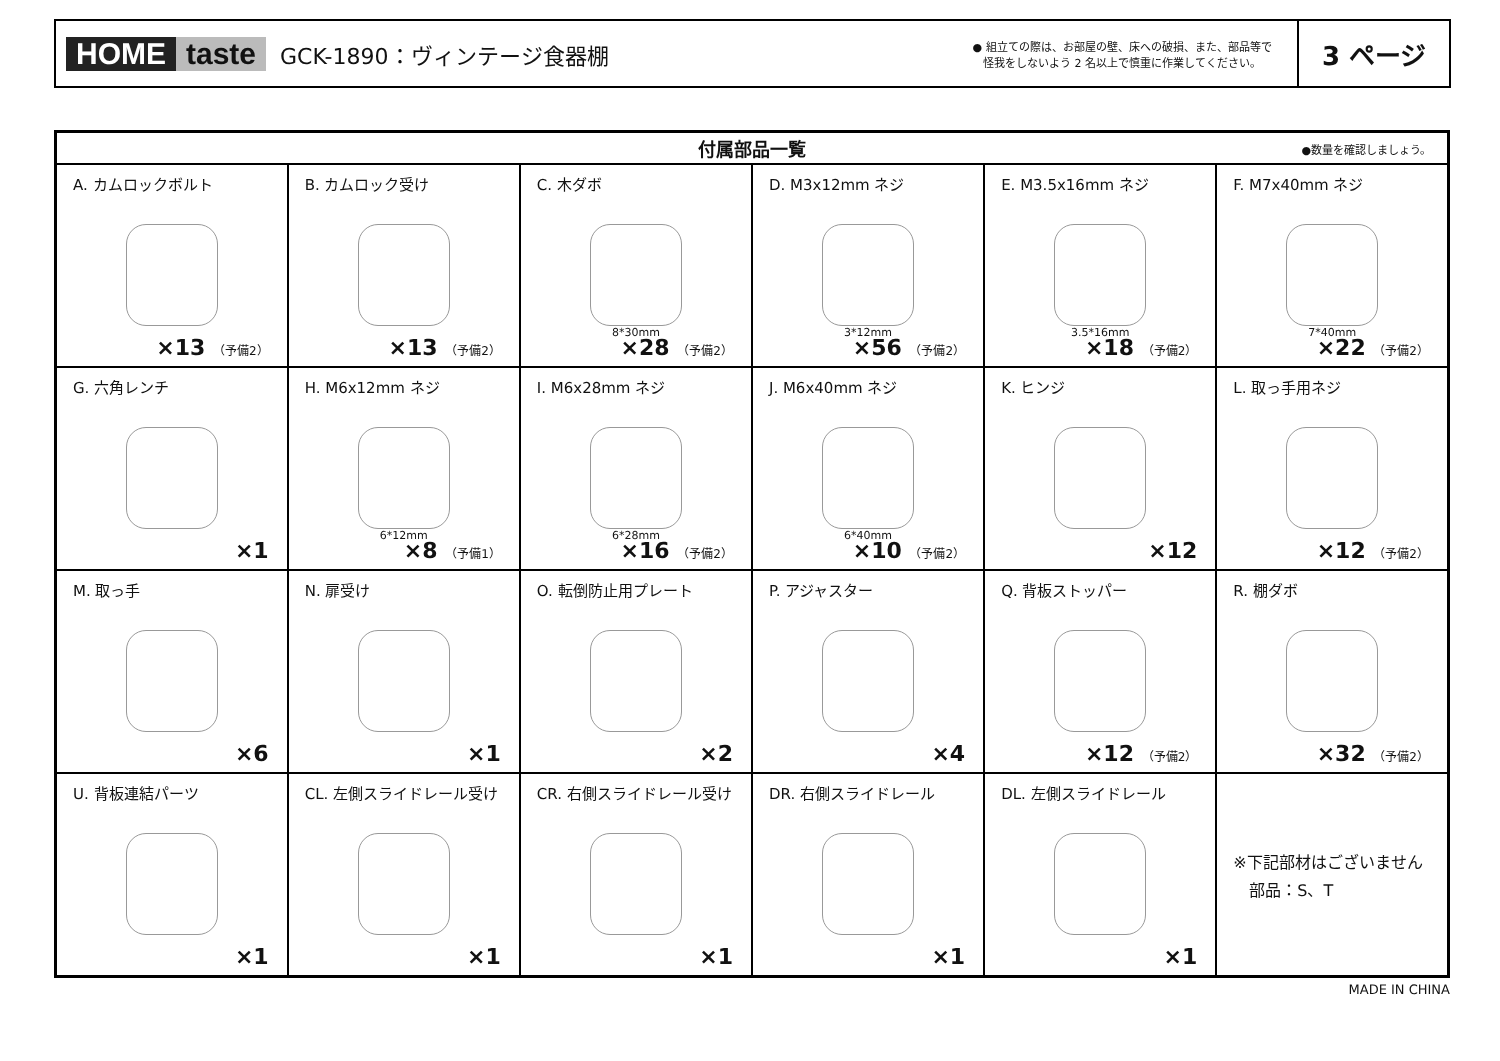HOME taste
GCK-1890：ヴィンテージ食器棚
● 組立ての際は、お部屋の壁、床への破損、また、部品等で
怪我をしないよう 2 名以上で慎重に作業してください。
3 ページ
| 付属部品一覧 ●数量を確認しましょう。 | | | | | |
| --- | --- | --- | --- | --- | --- |
| A. カムロックボルト ×13 （予備2） | B. カムロック受け ×13 （予備2） | C. 木ダボ 8*30mm ×28 （予備2） | D. M3x12mm ネジ 3*12mm ×56 （予備2） | E. M3.5x16mm ネジ 3.5*16mm ×18 （予備2） | F. M7x40mm ネジ 7*40mm ×22 （予備2） |
| G. 六角レンチ ×1 | H. M6x12mm ネジ 6*12mm ×8 （予備1） | I. M6x28mm ネジ 6*28mm ×16 （予備2） | J. M6x40mm ネジ 6*40mm ×10 （予備2） | K. ヒンジ ×12 | L. 取っ手用ネジ ×12 （予備2） |
| M. 取っ手 ×6 | N. 扉受け ×1 | O. 転倒防止用プレート ×2 | P. アジャスター ×4 | Q. 背板ストッパー ×12 （予備2） | R. 棚ダボ ×32 （予備2） |
| U. 背板連結パーツ ×1 | CL. 左側スライドレール受け ×1 | CR. 右側スライドレール受け ×1 | DR. 右側スライドレール ×1 | DL. 左側スライドレール ×1 | ※下記部材はございません 部品：S、T |
MADE IN CHINA